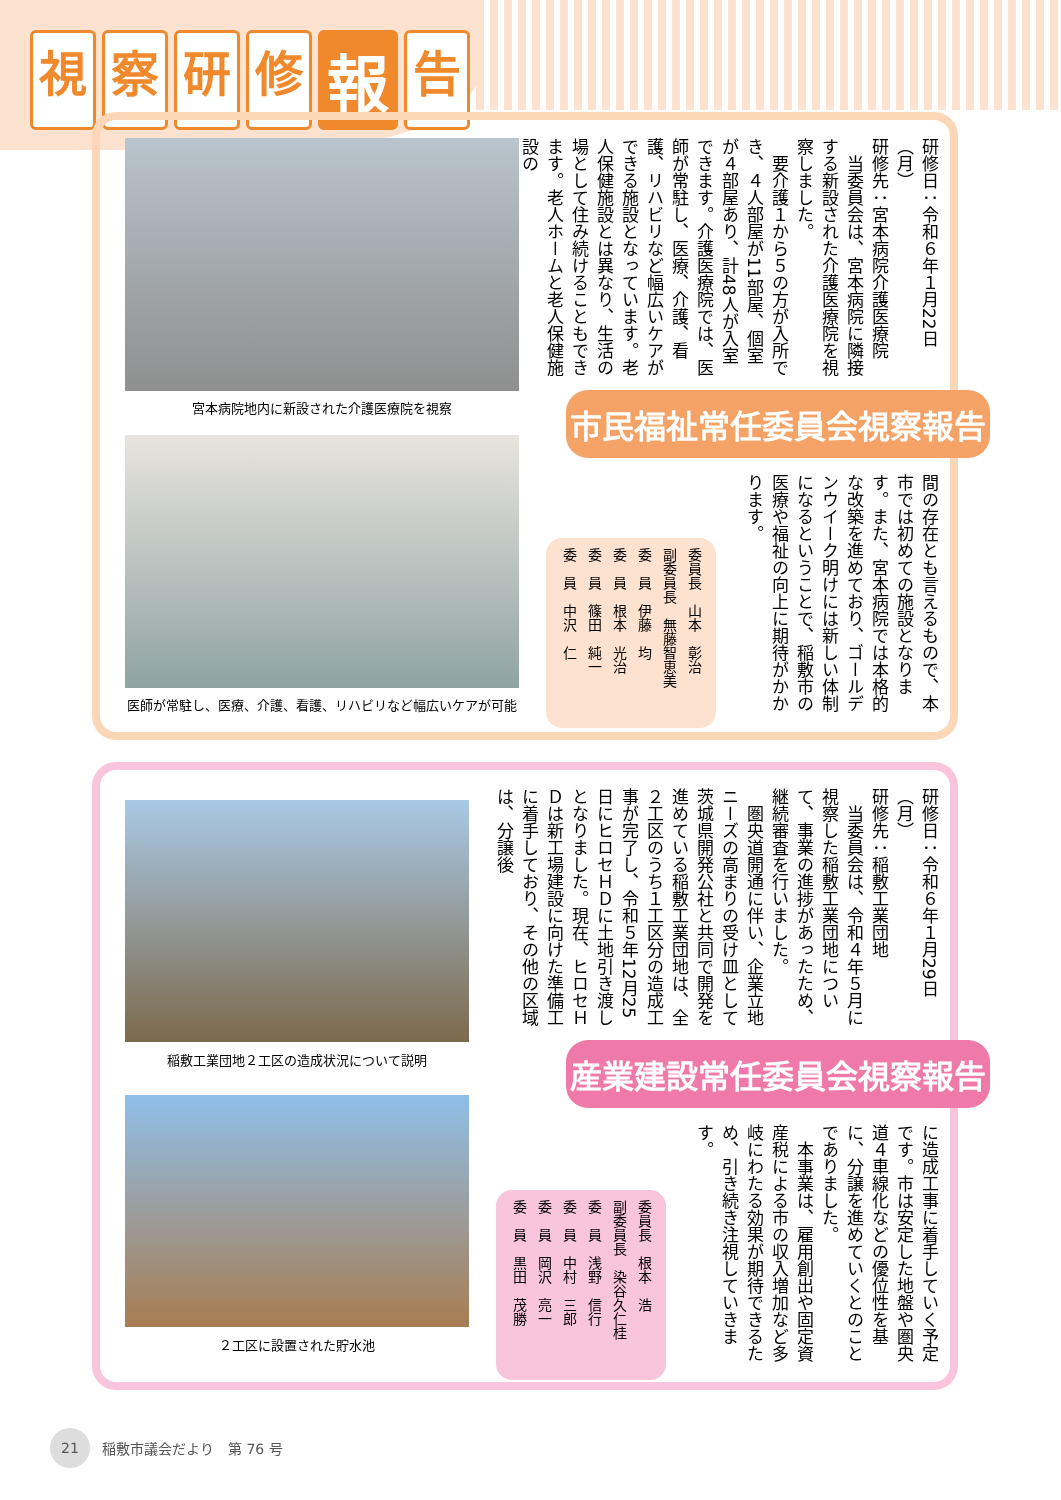視察研修 報 告
宮本病院地内に新設された介護医療院を視察
医師が常駐し、医療、介護、看護、リハビリなど幅広いケアが可能
研修日：令和６年１月22日（月）
研修先：宮本病院介護医療院
　当委員会は、宮本病院に隣接する新設された介護医療院を視察しました。
　要介護１から５の方が入所でき、４人部屋が11部屋、個室が４部屋あり、計48人が入室できます。介護医療院では、医師が常駐し、医療、介護、看護、リハビリなど幅広いケアができる施設となっています。老人保健施設とは異なり、生活の場として住み続けることもできます。老人ホームと老人保健施設の
市民福祉常任委員会視察報告
間の存在とも言えるもので、本市では初めての施設となります。また、宮本病院では本格的な改築を進めており、ゴールデンウイーク明けには新しい体制になるということで、稲敷市の医療や福祉の向上に期待がかかります。
委員長　山本　彰治
副委員長　無藤智恵美
委　員　伊藤　均
委　員　根本　光治
委　員　篠田　純一
委　員　中沢　仁
稲敷工業団地２工区の造成状況について説明
２工区に設置された貯水池
研修日：令和６年１月29日（月）
研修先：稲敷工業団地
　当委員会は、令和４年５月に視察した稲敷工業団地について、事業の進捗があったため、継続審査を行いました。
　圏央道開通に伴い、企業立地ニーズの高まりの受け皿として茨城県開発公社と共同で開発を進めている稲敷工業団地は、全２工区のうち１工区分の造成工事が完了し、令和５年12月25日にヒロセＨＤに土地引き渡しとなりました。現在、ヒロセＨＤは新工場建設に向けた準備工に着手しており、その他の区域は、分譲後
産業建設常任委員会視察報告
に造成工事に着手していく予定です。市は安定した地盤や圏央道４車線化などの優位性を基に、分譲を進めていくとのことでありました。
　本事業は、雇用創出や固定資産税による市の収入増加など多岐にわたる効果が期待できるため、引き続き注視していきます。
委員長　根本　浩
副委員長　染谷久仁桂
委　員　浅野　信行
委　員　中村　三郎
委　員　岡沢　亮一
委　員　黒田　茂勝
21 稲敷市議会だより　第 76 号